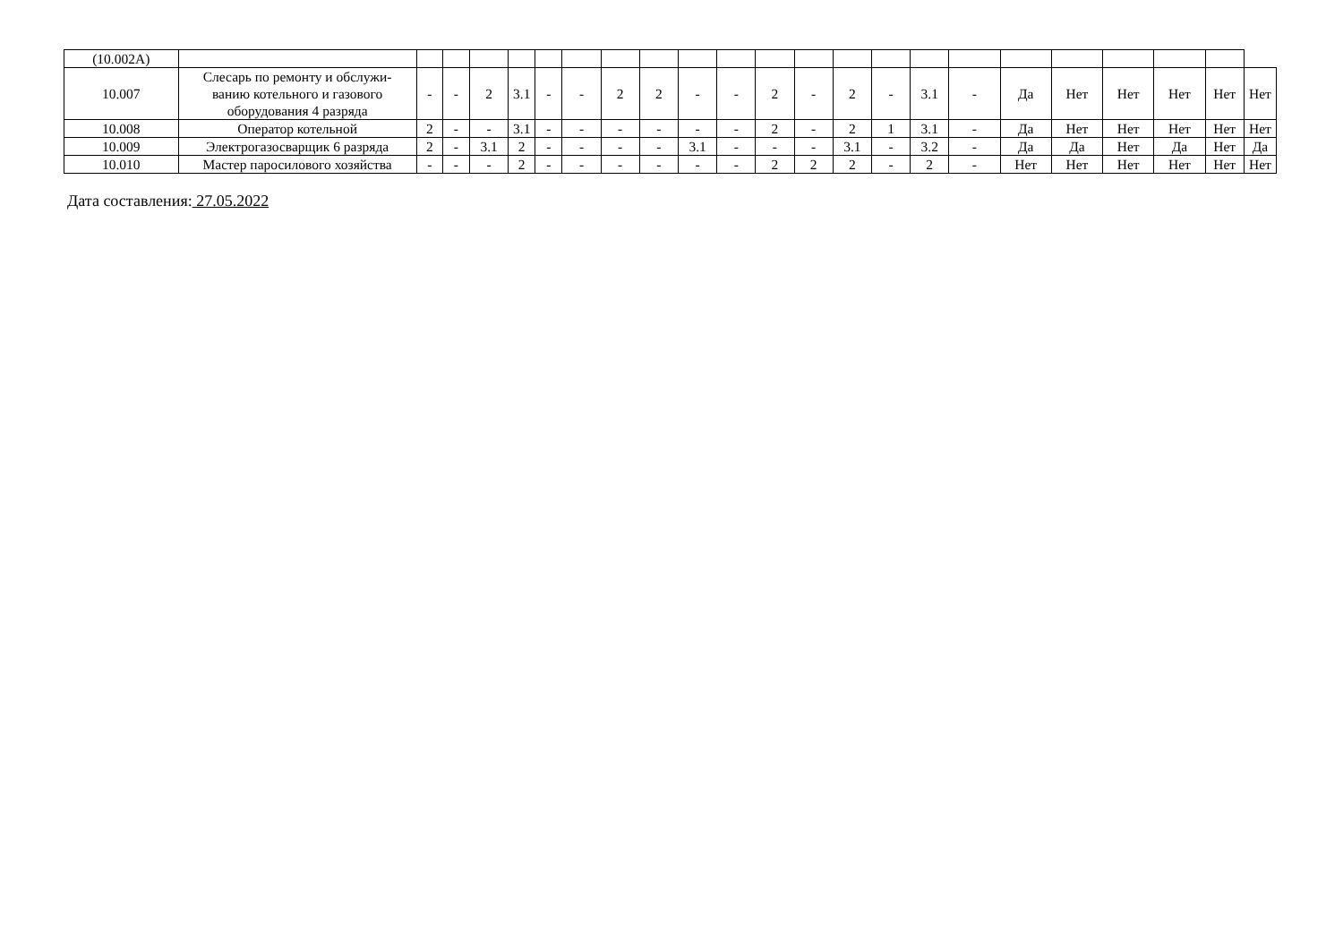| (10.002А) | | | | | | | | | | | | | | | | | | | | | | | |
| 10.007 | Слесарь по ремонту и обслужи- ванию котельного и газового оборудования 4 разряда | - | - | 2 | 3.1 | - | - | 2 | 2 | - | - | 2 | - | 2 | - | 3.1 | - | Да | Нет | Нет | Нет | Нет | Нет |
| 10.008 | Оператор котельной | 2 | - | - | 3.1 | - | - | - | - | - | - | 2 | - | 2 | 1 | 3.1 | - | Да | Нет | Нет | Нет | Нет | Нет |
| 10.009 | Электрогазосварщик 6 разряда | 2 | - | 3.1 | 2 | - | - | - | - | 3.1 | - | - | - | 3.1 | - | 3.2 | - | Да | Да | Нет | Да | Нет | Да |
| 10.010 | Мастер паросилового хозяйства | - | - | - | 2 | - | - | - | - | - | - | 2 | 2 | 2 | - | 2 | - | Нет | Нет | Нет | Нет | Нет | Нет |
Дата составления: 27.05.2022